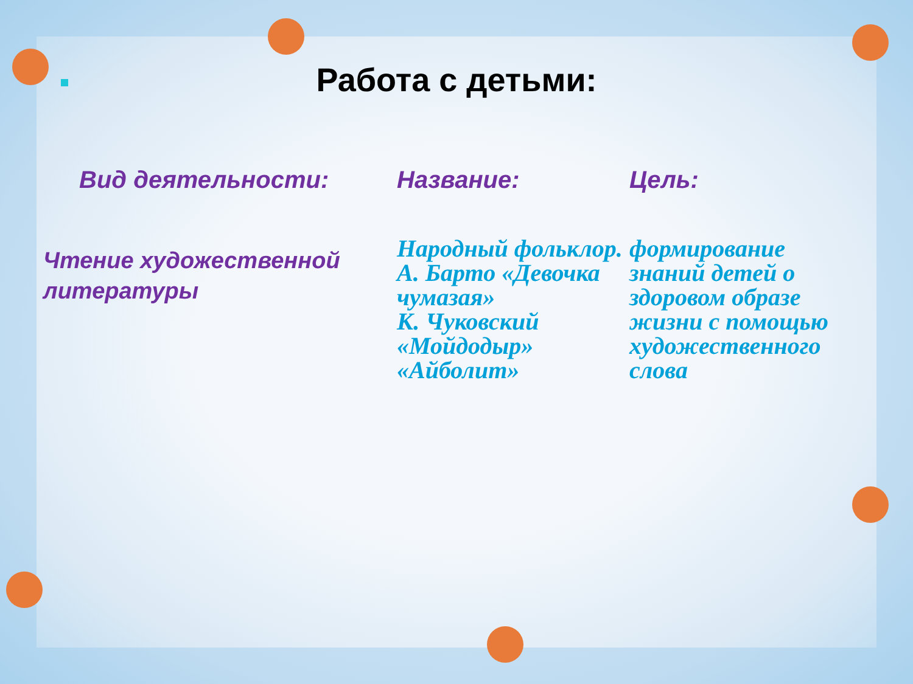Работа с детьми:
| Вид деятельности: | Название: | Цель: |
| --- | --- | --- |
| Чтение художественной литературы | Народный фольклор. А. Барто «Девочка чумазая» К. Чуковский «Мойдодыр» «Айболит» | формирование знаний детей о здоровом образе жизни с помощью художественного слова |